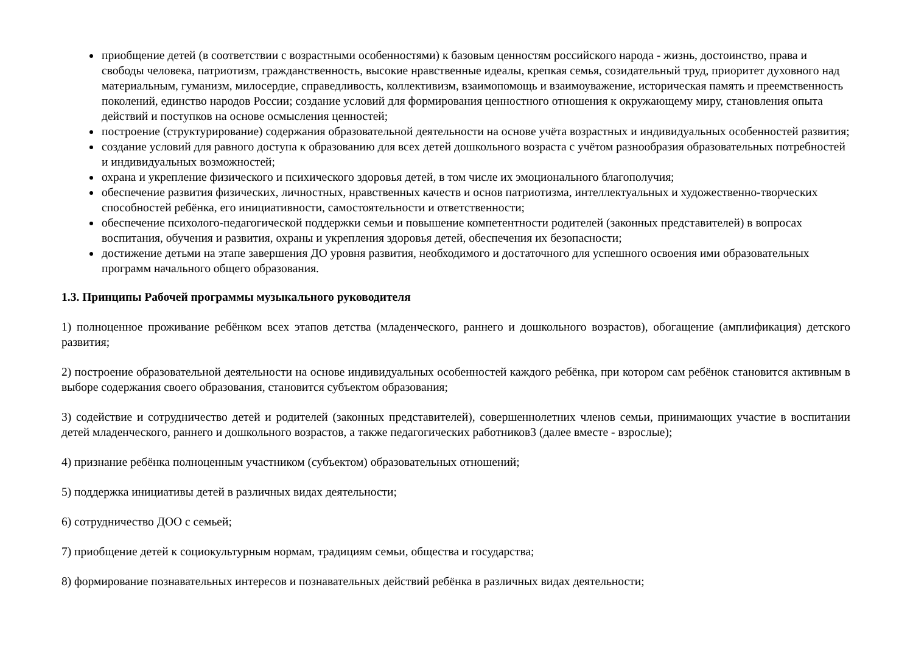приобщение детей (в соответствии с возрастными особенностями) к базовым ценностям российского народа - жизнь, достоинство, права и свободы человека, патриотизм, гражданственность, высокие нравственные идеалы, крепкая семья, созидательный труд, приоритет духовного над материальным, гуманизм, милосердие, справедливость, коллективизм, взаимопомощь и взаимоуважение, историческая память и преемственность поколений, единство народов России; создание условий для формирования ценностного отношения к окружающему миру, становления опыта действий и поступков на основе осмысления ценностей;
построение (структурирование) содержания образовательной деятельности на основе учёта возрастных и индивидуальных особенностей развития;
создание условий для равного доступа к образованию для всех детей дошкольного возраста с учётом разнообразия образовательных потребностей и индивидуальных возможностей;
охрана и укрепление физического и психического здоровья детей, в том числе их эмоционального благополучия;
обеспечение развития физических, личностных, нравственных качеств и основ патриотизма, интеллектуальных и художественно-творческих способностей ребёнка, его инициативности, самостоятельности и ответственности;
обеспечение психолого-педагогической поддержки семьи и повышение компетентности родителей (законных представителей) в вопросах воспитания, обучения и развития, охраны и укрепления здоровья детей, обеспечения их безопасности;
достижение детьми на этапе завершения ДО уровня развития, необходимого и достаточного для успешного освоения ими образовательных программ начального общего образования.
1.3. Принципы Рабочей программы музыкального руководителя
1) полноценное проживание ребёнком всех этапов детства (младенческого, раннего и дошкольного возрастов), обогащение (амплификация) детского развития;
2) построение образовательной деятельности на основе индивидуальных особенностей каждого ребёнка, при котором сам ребёнок становится активным в выборе содержания своего образования, становится субъектом образования;
3) содействие и сотрудничество детей и родителей (законных представителей), совершеннолетних членов семьи, принимающих участие в воспитании детей младенческого, раннего и дошкольного возрастов, а также педагогических работников3 (далее вместе - взрослые);
4) признание ребёнка полноценным участником (субъектом) образовательных отношений;
5) поддержка инициативы детей в различных видах деятельности;
6) сотрудничество ДОО с семьей;
7) приобщение детей к социокультурным нормам, традициям семьи, общества и государства;
8) формирование познавательных интересов и познавательных действий ребёнка в различных видах деятельности;